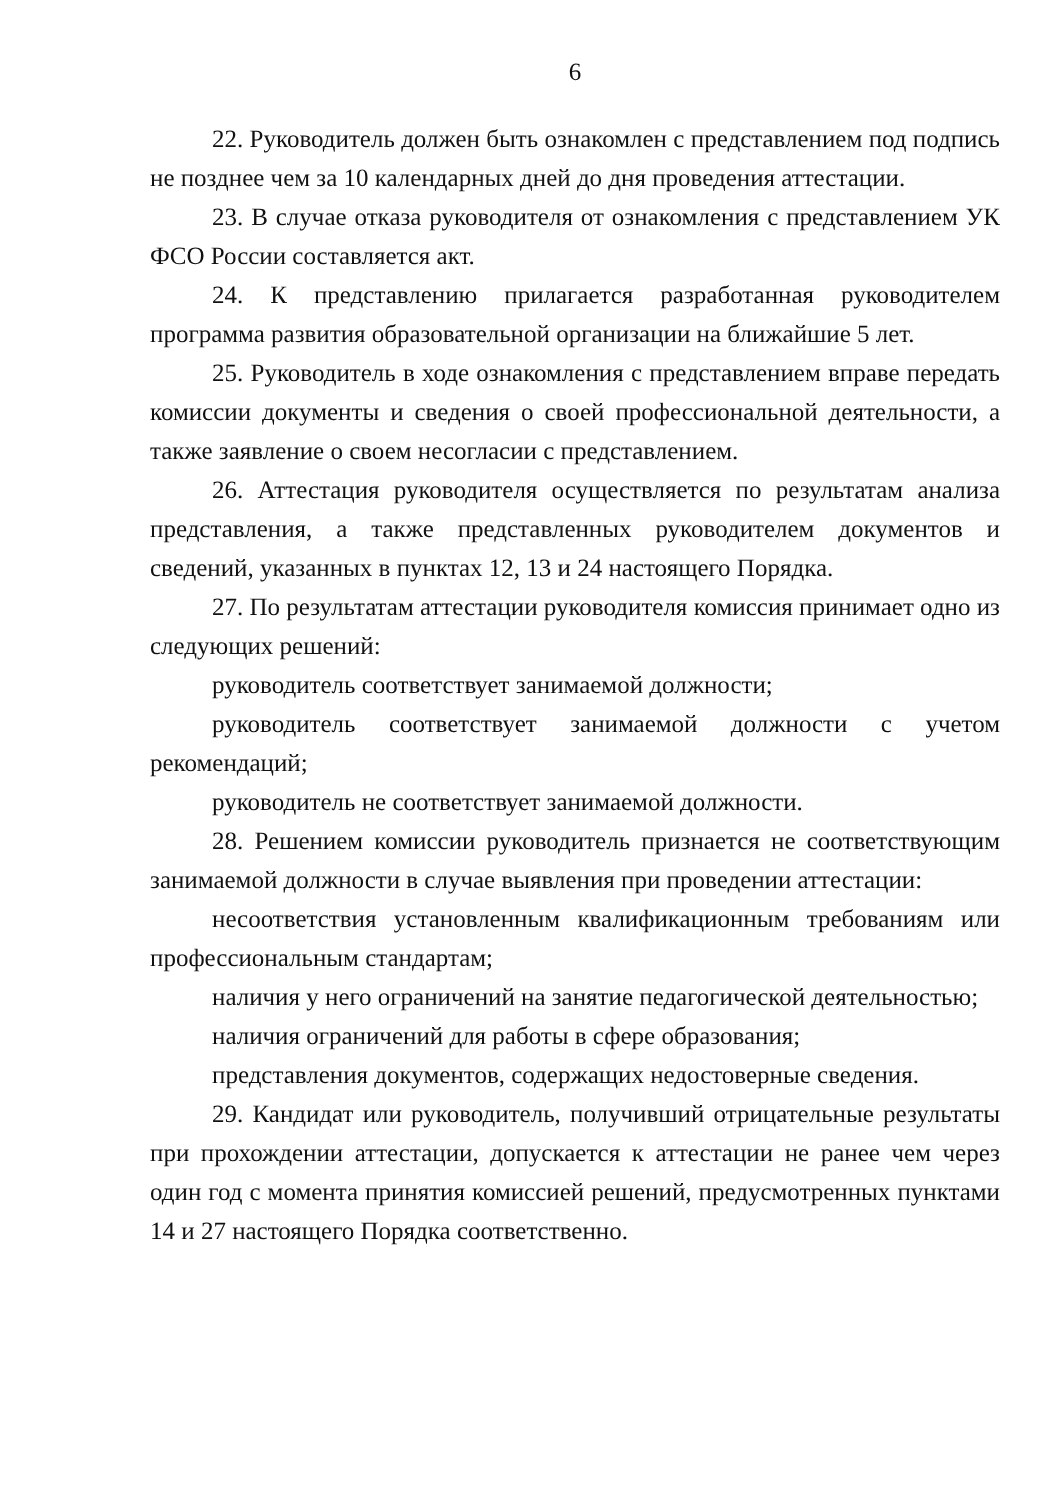6
22. Руководитель должен быть ознакомлен с представлением под подпись не позднее чем за 10 календарных дней до дня проведения аттестации.
23. В случае отказа руководителя от ознакомления с представлением УК ФСО России составляется акт.
24. К представлению прилагается разработанная руководителем программа развития образовательной организации на ближайшие 5 лет.
25. Руководитель в ходе ознакомления с представлением вправе передать комиссии документы и сведения о своей профессиональной деятельности, а также заявление о своем несогласии с представлением.
26. Аттестация руководителя осуществляется по результатам анализа представления, а также представленных руководителем документов и сведений, указанных в пунктах 12, 13 и 24 настоящего Порядка.
27. По результатам аттестации руководителя комиссия принимает одно из следующих решений:
руководитель соответствует занимаемой должности;
руководитель соответствует занимаемой должности с учетом рекомендаций;
руководитель не соответствует занимаемой должности.
28. Решением комиссии руководитель признается не соответствующим занимаемой должности в случае выявления при проведении аттестации:
несоответствия установленным квалификационным требованиям или профессиональным стандартам;
наличия у него ограничений на занятие педагогической деятельностью;
наличия ограничений для работы в сфере образования;
представления документов, содержащих недостоверные сведения.
29. Кандидат или руководитель, получивший отрицательные результаты при прохождении аттестации, допускается к аттестации не ранее чем через один год с момента принятия комиссией решений, предусмотренных пунктами 14 и 27 настоящего Порядка соответственно.